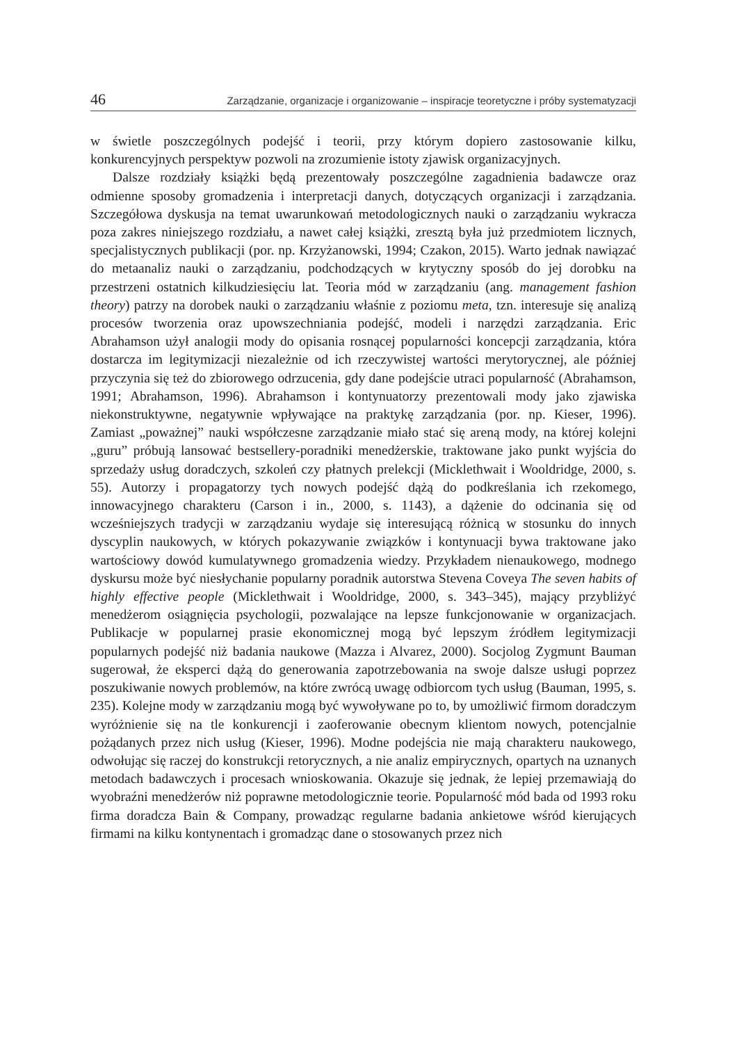46 Zarządzanie, organizacje i organizowanie – inspiracje teoretyczne i próby systematyzacji
w świetle poszczególnych podejść i teorii, przy którym dopiero zastosowanie kilku, konkurencyjnych perspektyw pozwoli na zrozumienie istoty zjawisk organizacyjnych.
Dalsze rozdziały książki będą prezentowały poszczególne zagadnienia badawcze oraz odmienne sposoby gromadzenia i interpretacji danych, dotyczących organizacji i zarządzania. Szczegółowa dyskusja na temat uwarunkowań metodologicznych nauki o zarządzaniu wykracza poza zakres niniejszego rozdziału, a nawet całej książki, zresztą była już przedmiotem licznych, specjalistycznych publikacji (por. np. Krzyżanowski, 1994; Czakon, 2015). Warto jednak nawiązać do metaanaliz nauki o zarządzaniu, podchodzących w krytyczny sposób do jej dorobku na przestrzeni ostatnich kilkudziesięciu lat. Teoria mód w zarządzaniu (ang. management fashion theory) patrzy na dorobek nauki o zarządzaniu właśnie z poziomu meta, tzn. interesuje się analizą procesów tworzenia oraz upowszechniania podejść, modeli i narzędzi zarządzania. Eric Abrahamson użył analogii mody do opisania rosnącej popularności koncepcji zarządzania, która dostarcza im legitymizacji niezależnie od ich rzeczywistej wartości merytorycznej, ale później przyczynia się też do zbiorowego odrzucenia, gdy dane podejście utraci popularność (Abrahamson, 1991; Abrahamson, 1996). Abrahamson i kontynuatorzy prezentowali mody jako zjawiska niekonstruktywne, negatywnie wpływające na praktykę zarządzania (por. np. Kieser, 1996). Zamiast „poważnej” nauki współczesne zarządzanie miało stać się areną mody, na której kolejni „guru” próbują lansować bestsellery-poradniki menedżerskie, traktowane jako punkt wyjścia do sprzedaży usług doradczych, szkoleń czy płatnych prelekcji (Micklethwait i Wooldridge, 2000, s. 55). Autorzy i propagatorzy tych nowych podejść dążą do podkreślania ich rzekomego, innowacyjnego charakteru (Carson i in., 2000, s. 1143), a dążenie do odcinania się od wcześniejszych tradycji w zarządzaniu wydaje się interesującą różnicą w stosunku do innych dyscyplin naukowych, w których pokazywanie związków i kontynuacji bywa traktowane jako wartościowy dowód kumulatywnego gromadzenia wiedzy. Przykładem nienaukowego, modnego dyskursu może być niesłychanie popularny poradnik autorstwa Stevena Coveya The seven habits of highly effective people (Micklethwait i Wooldridge, 2000, s. 343–345), mający przybliżyć menedżerom osiągnięcia psychologii, pozwalające na lepsze funkcjonowanie w organizacjach. Publikacje w popularnej prasie ekonomicznej mogą być lepszym źródłem legitymizacji popularnych podejść niż badania naukowe (Mazza i Alvarez, 2000). Socjolog Zygmunt Bauman sugerował, że eksperci dążą do generowania zapotrzebowania na swoje dalsze usługi poprzez poszukiwanie nowych problemów, na które zwrócą uwagę odbiorcom tych usług (Bauman, 1995, s. 235). Kolejne mody w zarządzaniu mogą być wywoływane po to, by umożliwić firmom doradczym wyróżnienie się na tle konkurencji i zaoferowanie obecnym klientom nowych, potencjalnie pożądanych przez nich usług (Kieser, 1996). Modne podejścia nie mają charakteru naukowego, odwołując się raczej do konstrukcji retorycznych, a nie analiz empirycznych, opartych na uznanych metodach badawczych i procesach wnioskowania. Okazuje się jednak, że lepiej przemawiają do wyobraźni menedżerów niż poprawne metodologicznie teorie. Popularność mód bada od 1993 roku firma doradcza Bain & Company, prowadząc regularne badania ankietowe wśród kierujących firmami na kilku kontynentach i gromadząc dane o stosowanych przez nich